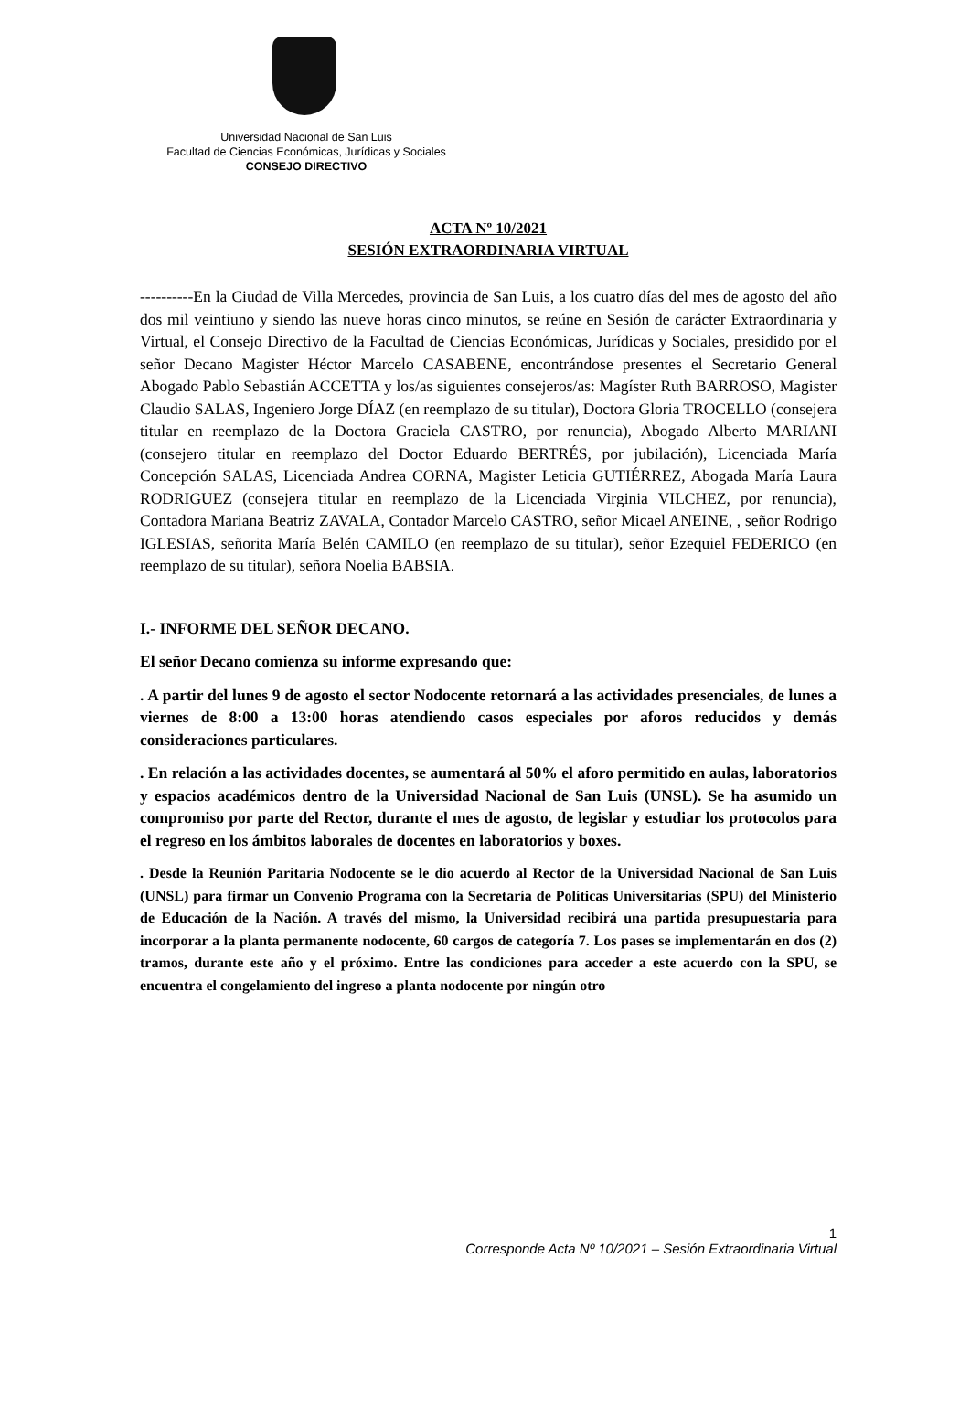Universidad Nacional de San Luis
Facultad de Ciencias Económicas, Jurídicas y Sociales
CONSEJO DIRECTIVO
ACTA Nº 10/2021
SESIÓN EXTRAORDINARIA VIRTUAL
----------En la Ciudad de Villa Mercedes, provincia de San Luis, a los cuatro días del mes de agosto del año dos mil veintiuno y siendo las nueve horas cinco minutos, se reúne en Sesión de carácter Extraordinaria y Virtual, el Consejo Directivo de la Facultad de Ciencias Económicas, Jurídicas y Sociales, presidido por el señor Decano Magister Héctor Marcelo CASABENE, encontrándose presentes el Secretario General Abogado Pablo Sebastián ACCETTA y los/as siguientes consejeros/as: Magíster Ruth BARROSO, Magister Claudio SALAS, Ingeniero Jorge DÍAZ (en reemplazo de su titular), Doctora Gloria TROCELLO (consejera titular en reemplazo de la Doctora Graciela CASTRO, por renuncia), Abogado Alberto MARIANI (consejero titular en reemplazo del Doctor Eduardo BERTRÉS, por jubilación), Licenciada María Concepción SALAS, Licenciada Andrea CORNA, Magister Leticia GUTIÉRREZ, Abogada María Laura RODRIGUEZ (consejera titular en reemplazo de la Licenciada Virginia VILCHEZ, por renuncia), Contadora Mariana Beatriz ZAVALA, Contador Marcelo CASTRO, señor Micael ANEINE, , señor Rodrigo IGLESIAS, señorita María Belén CAMILO (en reemplazo de su titular), señor Ezequiel FEDERICO (en reemplazo de su titular), señora Noelia BABSIA.
I.- INFORME DEL SEÑOR DECANO.
El señor Decano comienza su informe expresando que:
. A partir del lunes 9 de agosto el sector Nodocente retornará a las actividades presenciales, de lunes a viernes de 8:00 a 13:00 horas atendiendo casos especiales por aforos reducidos y demás consideraciones particulares.
. En relación a las actividades docentes, se aumentará al 50% el aforo permitido en aulas, laboratorios y espacios académicos dentro de la Universidad Nacional de San Luis (UNSL). Se ha asumido un compromiso por parte del Rector, durante el mes de agosto, de legislar y estudiar los protocolos para el regreso en los ámbitos laborales de docentes en laboratorios y boxes.
. Desde la Reunión Paritaria Nodocente se le dio acuerdo al Rector de la Universidad Nacional de San Luis (UNSL) para firmar un Convenio Programa con la Secretaría de Políticas Universitarias (SPU) del Ministerio de Educación de la Nación. A través del mismo, la Universidad recibirá una partida presupuestaria para incorporar a la planta permanente nodocente, 60 cargos de categoría 7. Los pases se implementarán en dos (2) tramos, durante este año y el próximo. Entre las condiciones para acceder a este acuerdo con la SPU, se encuentra el congelamiento del ingreso a planta nodocente por ningún otro
1
Corresponde Acta Nº 10/2021 – Sesión Extraordinaria Virtual